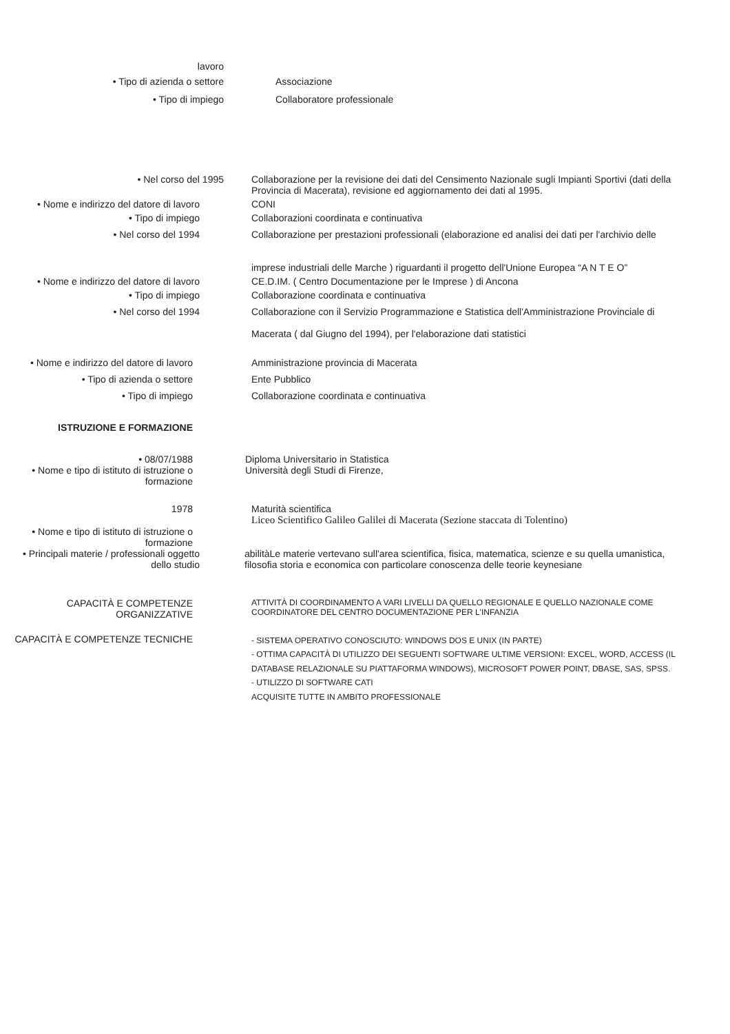lavoro
• Tipo di azienda o settore Associazione
• Tipo di impiego Collaboratore professionale
• Nel corso del 1995 Collaborazione per la revisione dei dati del Censimento Nazionale sugli Impianti Sportivi (dati della Provincia di Macerata), revisione ed aggiornamento dei dati al 1995.
• Nome e indirizzo del datore di lavoro CONI
• Tipo di impiego Collaborazioni coordinata e continuativa
• Nel corso del 1994 Collaborazione per prestazioni professionali (elaborazione ed analisi dei dati per l'archivio delle
imprese industriali delle Marche ) riguardanti il progetto dell'Unione Europea “A N T E O”
• Nome e indirizzo del datore di lavoro CE.D.IM. ( Centro Documentazione per le Imprese ) di Ancona
• Tipo di impiego Collaborazione coordinata e continuativa
• Nel corso del 1994 Collaborazione con il Servizio Programmazione e Statistica dell'Amministrazione Provinciale di
Macerata ( dal Giugno del 1994), per l'elaborazione dati statistici
• Nome e indirizzo del datore di lavoro
Amministrazione provincia di Macerata
• Tipo di azienda o settore Ente Pubblico
• Tipo di impiego Collaborazione coordinata e continuativa
ISTRUZIONE E FORMAZIONE
• 08/07/1988 Diploma Universitario in Statistica
• Nome e tipo di istituto di istruzione o formazione
Università degli Studi di Firenze,
1978 Maturità scientifica
Liceo Scientifico Galileo Galilei di Macerata (Sezione staccata di Tolentino)
• Nome e tipo di istituto di istruzione o formazione
• Principali materie / professionali oggetto dello studio
abilitàLe materie vertevano sull'area scientifica, fisica, matematica, scienze e su quella umanistica, filosofia storia e economica con particolare conoscenza delle teorie keynesiane
CAPACITÀ E COMPETENZE ORGANIZZATIVE
ATTIVITÀ DI COORDINAMENTO A VARI LIVELLI DA QUELLO REGIONALE E QUELLO NAZIONALE COME COORDINATORE DEL CENTRO DOCUMENTAZIONE PER L'INFANZIA
CAPACITÀ E COMPETENZE TECNICHE
- SISTEMA OPERATIVO CONOSCIUTO: WINDOWS DOS E UNIX (IN PARTE)
- OTTIMA CAPACITÀ DI UTILIZZO DEI SEGUENTI SOFTWARE ULTIME VERSIONI: EXCEL, WORD, ACCESS (IL DATABASE RELAZIONALE SU PIATTAFORMA WINDOWS), MICROSOFT POWER POINT, DBASE, SAS, SPSS.
- UTILIZZO DI SOFTWARE CATI
ACQUISITE TUTTE IN AMBITO PROFESSIONALE